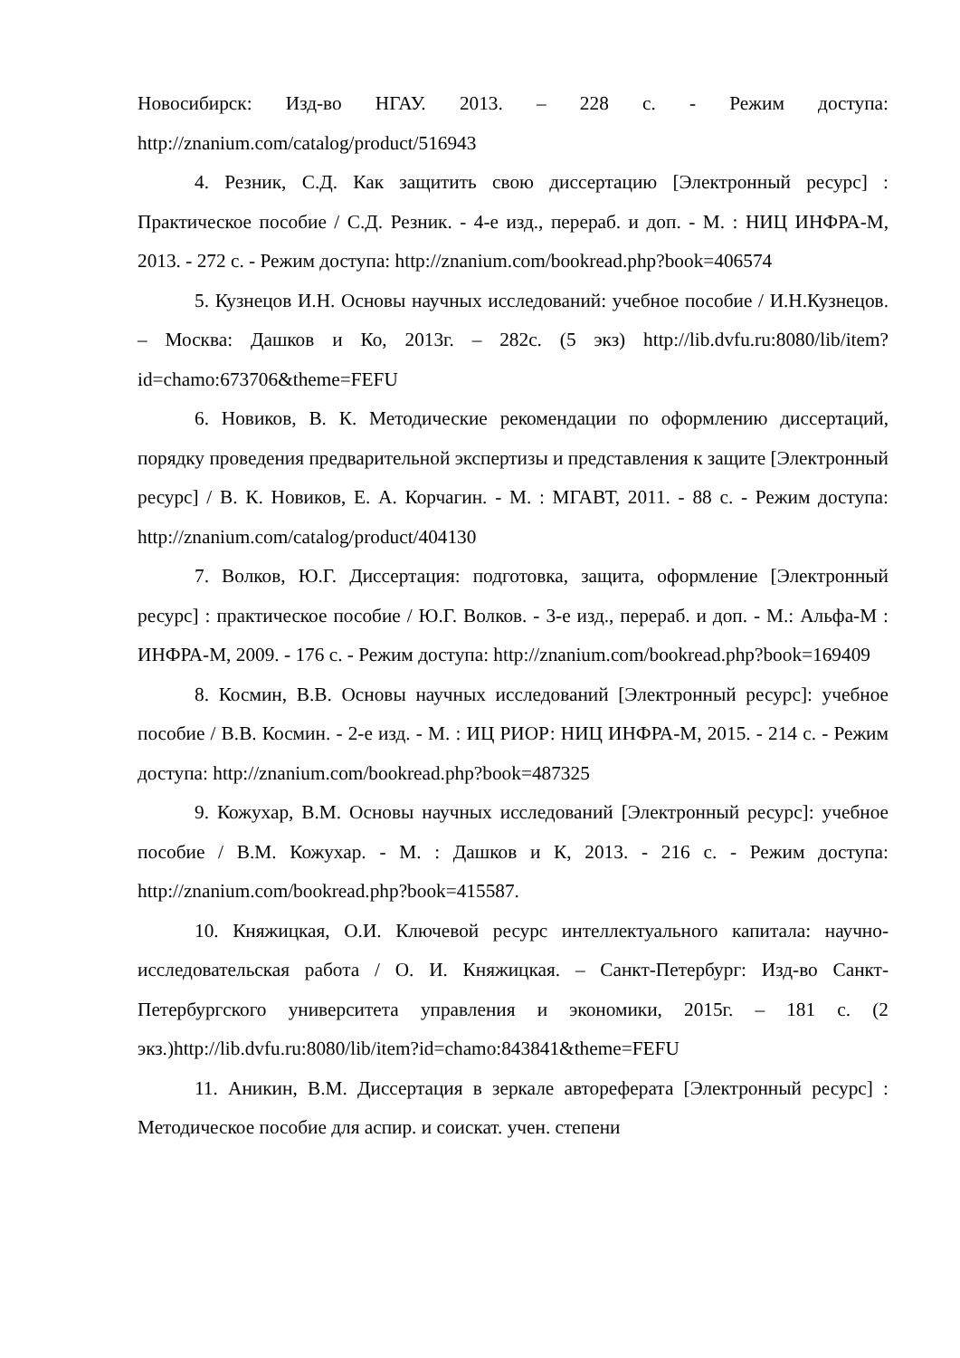Новосибирск: Изд-во НГАУ. 2013. – 228 с. - Режим доступа: http://znanium.com/catalog/product/516943
4. Резник, С.Д. Как защитить свою диссертацию [Электронный ресурс] : Практическое пособие / С.Д. Резник. - 4-е изд., перераб. и доп. - М. : НИЦ ИНФРА-М, 2013. - 272 с. - Режим доступа: http://znanium.com/bookread.php?book=406574
5. Кузнецов И.Н. Основы научных исследований: учебное пособие / И.Н.Кузнецов. – Москва: Дашков и Ко, 2013г. – 282с. (5 экз) http://lib.dvfu.ru:8080/lib/item?id=chamo:673706&theme=FEFU
6. Новиков, В. К. Методические рекомендации по оформлению диссертаций, порядку проведения предварительной экспертизы и представления к защите [Электронный ресурс] / В. К. Новиков, Е. А. Корчагин. - М. : МГАВТ, 2011. - 88 с. - Режим доступа: http://znanium.com/catalog/product/404130
7. Волков, Ю.Г. Диссертация: подготовка, защита, оформление [Электронный ресурс] : практическое пособие / Ю.Г. Волков. - 3-е изд., перераб. и доп. - М.: Альфа-М : ИНФРА-М, 2009. - 176 с. - Режим доступа: http://znanium.com/bookread.php?book=169409
8. Космин, В.В. Основы научных исследований [Электронный ресурс]: учебное пособие / В.В. Космин. - 2-е изд. - М. : ИЦ РИОР: НИЦ ИНФРА-М, 2015. - 214 с. - Режим доступа: http://znanium.com/bookread.php?book=487325
9. Кожухар, В.М. Основы научных исследований [Электронный ресурс]: учебное пособие / В.М. Кожухар. - М. : Дашков и К, 2013. - 216 с. - Режим доступа: http://znanium.com/bookread.php?book=415587.
10. Княжицкая, О.И. Ключевой ресурс интеллектуального капитала: научно-исследовательская работа / О. И. Княжицкая. – Санкт-Петербург: Изд-во Санкт-Петербургского университета управления и экономики, 2015г. – 181 с. (2 экз.)http://lib.dvfu.ru:8080/lib/item?id=chamo:843841&theme=FEFU
11. Аникин, В.М. Диссертация в зеркале автореферата [Электронный ресурс] : Методическое пособие для аспир. и соискат. учен. степени